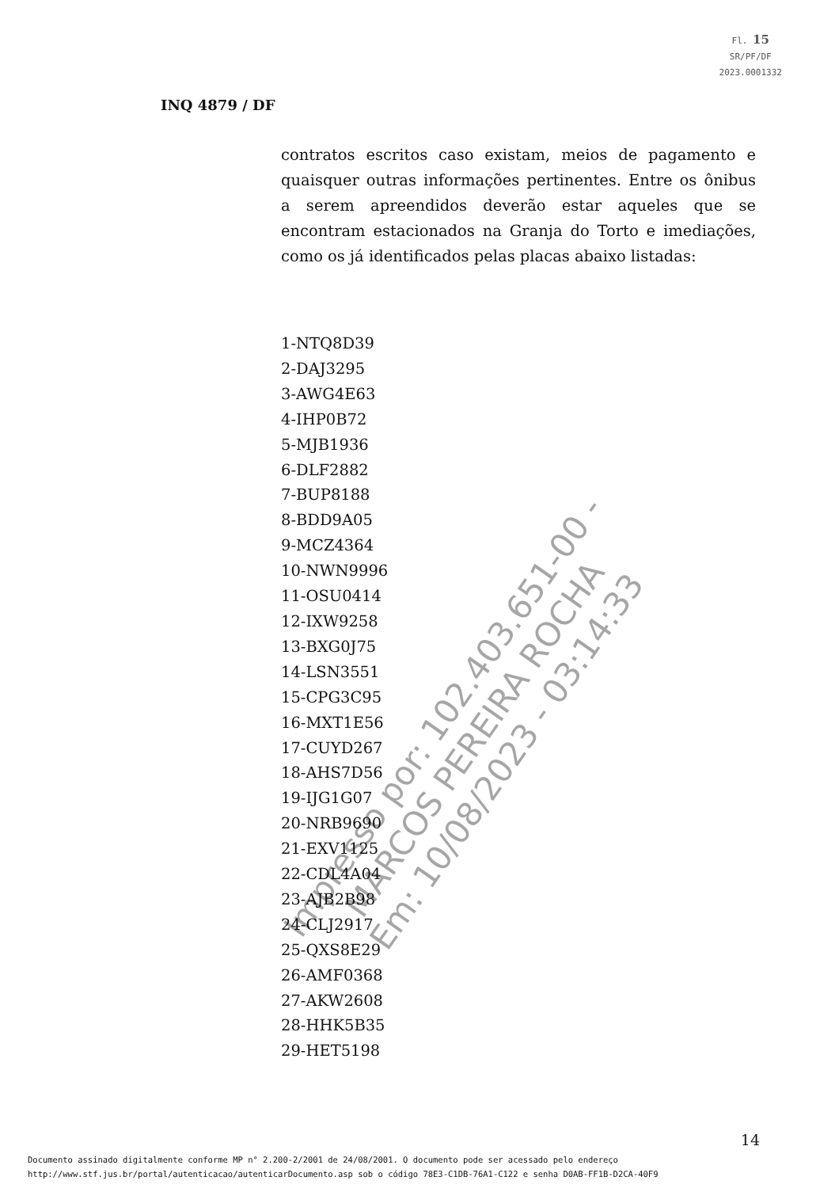Fl. 15
SR/PF/DF
2023.0001332
INQ 4879 / DF
contratos escritos caso existam, meios de pagamento e quaisquer outras informações pertinentes. Entre os ônibus a serem apreendidos deverão estar aqueles que se encontram estacionados na Granja do Torto e imediações, como os já identificados pelas placas abaixo listadas:
1-NTQ8D39
2-DAJ3295
3-AWG4E63
4-IHP0B72
5-MJB1936
6-DLF2882
7-BUP8188
8-BDD9A05
9-MCZ4364
10-NWN9996
11-OSU0414
12-IXW9258
13-BXG0J75
14-LSN3551
15-CPG3C95
16-MXT1E56
17-CUYD267
18-AHS7D56
19-IJG1G07
20-NRB9690
21-EXV1125
22-CDL4A04
23-AJB2B98
24-CLJ2917
25-QXS8E29
26-AMF0368
27-AKW2608
28-HHK5B35
29-HET5198
Impresso por: 102.403.651-00 - MARCOS PEREIRA ROCHA
Em: 10/08/2023 - 03:14:33
14
Documento assinado digitalmente conforme MP n° 2.200-2/2001 de 24/08/2001. O documento pode ser acessado pelo endereço
http://www.stf.jus.br/portal/autenticacao/autenticarDocumento.asp sob o código 78E3-C1DB-76A1-C122 e senha D0AB-FF1B-D2CA-40F9